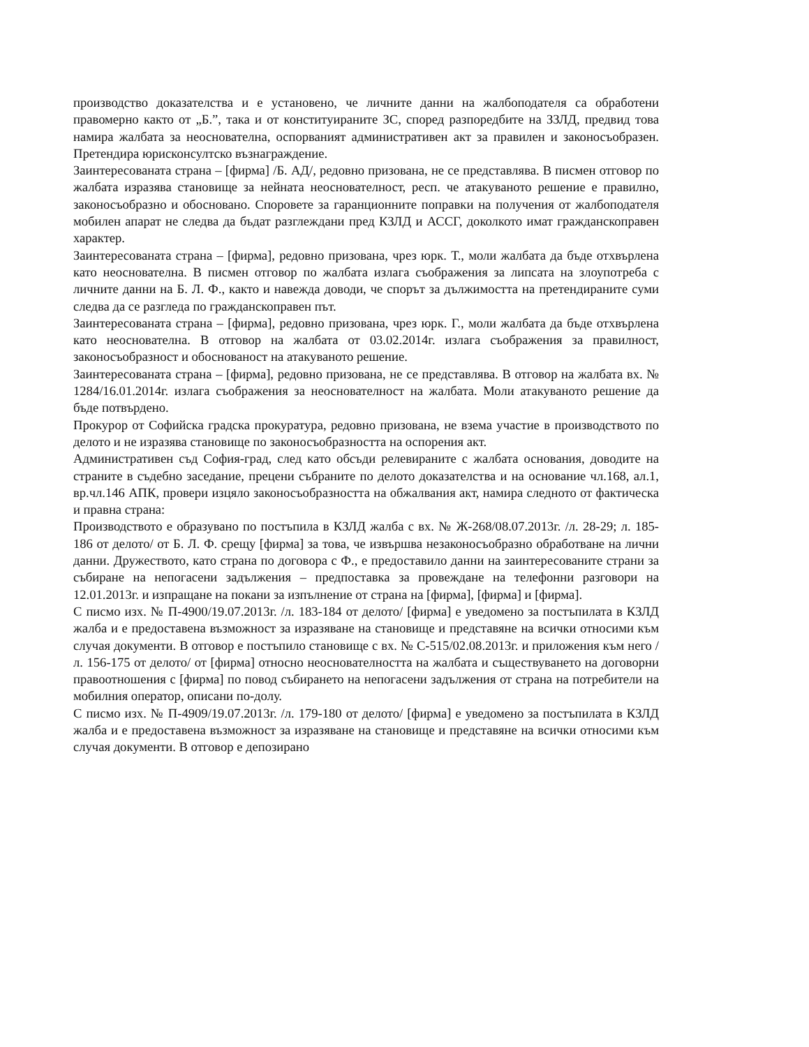производство доказателства и е установено, че личните данни на жалбоподателя са обработени правомерно както от „Б.”, така и от конституираните ЗС, според разпоредбите на ЗЗЛД, предвид това намира жалбата за неоснователна, оспорваният административен акт за правилен и законосъобразен. Претендира юрисконсултско възнаграждение.
Заинтересованата страна – [фирма] /Б. АД/, редовно призована, не се представлява. В писмен отговор по жалбата изразява становище за нейната неоснователност, респ. че атакуваното решение е правилно, законосъобразно и обосновано. Споровете за гаранционните поправки на получения от жалбоподателя мобилен апарат не следва да бъдат разглеждани пред КЗЛД и АССГ, доколкото имат гражданскоправен характер.
Заинтересованата страна – [фирма], редовно призована, чрез юрк. Т., моли жалбата да бъде отхвърлена като неоснователна. В писмен отговор по жалбата излага съображения за липсата на злоупотреба с личните данни на Б. Л. Ф., както и навежда доводи, че спорът за дължимостта на претендираните суми следва да се разгледа по гражданскоправен път.
Заинтересованата страна – [фирма], редовно призована, чрез юрк. Г., моли жалбата да бъде отхвърлена като неоснователна. В отговор на жалбата от 03.02.2014г. излага съображения за правилност, законосъобразност и обоснованост на атакуваното решение.
Заинтересованата страна – [фирма], редовно призована, не се представлява. В отговор на жалбата вх. № 1284/16.01.2014г. излага съображения за неоснователност на жалбата. Моли атакуваното решение да бъде потвърдено.
Прокурор от Софийска градска прокуратура, редовно призована, не взема участие в производството по делото и не изразява становище по законосъобразността на оспорения акт.
Административен съд София-град, след като обсъди релевираните с жалбата основания, доводите на страните в съдебно заседание, прецени събраните по делото доказателства и на основание чл.168, ал.1, вр.чл.146 АПК, провери изцяло законосъобразността на обжалвания акт, намира следното от фактическа и правна страна:
Производството е образувано по постъпила в КЗЛД жалба с вх. № Ж-268/08.07.2013г. /л. 28-29; л. 185-186 от делото/ от Б. Л. Ф. срещу [фирма] за това, че извършва незаконосъобразно обработване на лични данни. Дружеството, като страна по договора с Ф., е предоставило данни на заинтересованите страни за събиране на непогасени задължения – предпоставка за провеждане на телефонни разговори на 12.01.2013г. и изпращане на покани за изпълнение от страна на [фирма], [фирма] и [фирма].
С писмо изх. № П-4900/19.07.2013г. /л. 183-184 от делото/ [фирма] е уведомено за постъпилата в КЗЛД жалба и е предоставена възможност за изразяване на становище и представяне на всички относими към случая документи. В отговор е постъпило становище с вх. № С-515/02.08.2013г. и приложения към него /л. 156-175 от делото/ от [фирма] относно неоснователността на жалбата и съществуването на договорни правоотношения с [фирма] по повод събирането на непогасени задължения от страна на потребители на мобилния оператор, описани по-долу.
С писмо изх. № П-4909/19.07.2013г. /л. 179-180 от делото/ [фирма] е уведомено за постъпилата в КЗЛД жалба и е предоставена възможност за изразяване на становище и представяне на всички относими към случая документи. В отговор е депозирано